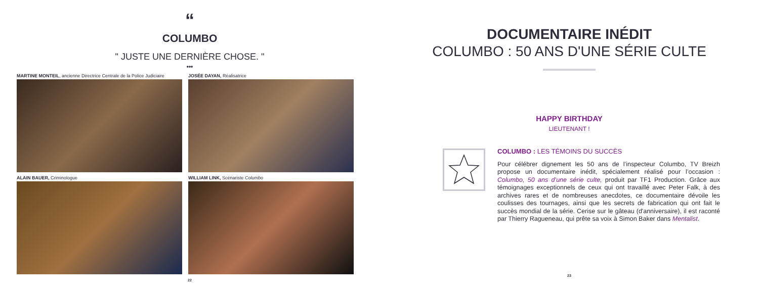“
COLUMBO
" JUSTE UNE DERNIÈRE CHOSE. "
•••
MARTINE MONTEIL, ancienne Directrice Centrale de la Police Judiciaire
JOSÉE DAYAN, Réalisatrice
ALAIN BAUER, Criminologue
WILLIAM LINK, Scénariste Columbo
22
DOCUMENTAIRE INÉDIT
COLUMBO : 50 ANS D'UNE SÉRIE CULTE
HAPPY BIRTHDAY
LIEUTENANT !
COLUMBO : LES TÉMOINS DU SUCCÈS
Pour célébrer dignement les 50 ans de l’inspecteur Columbo, TV Breizh propose un documentaire inédit, spécialement réalisé pour l’occasion : Columbo, 50 ans d’une série culte, produit par TF1 Production. Grâce aux témoignages exceptionnels de ceux qui ont travaillé avec Peter Falk, à des archives rares et de nombreuses anecdotes, ce documentaire dévoile les coulisses des tournages, ainsi que les secrets de fabrication qui ont fait le succès mondial de la série. Cerise sur le gâteau (d'anniversaire), il est raconté par Thierry Ragueneau, qui prête sa voix à Simon Baker dans Mentalist.
23